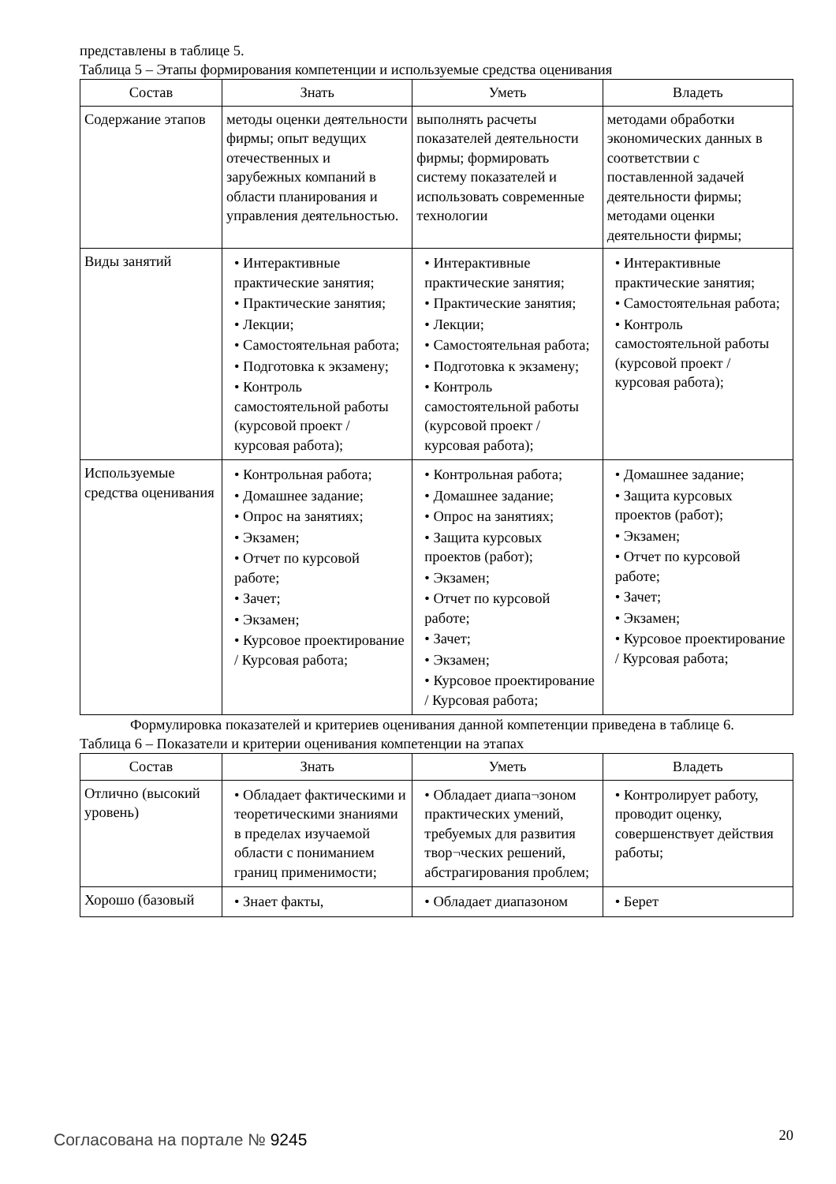представлены в таблице 5.
Таблица 5 – Этапы формирования компетенции и используемые средства оценивания
| Состав | Знать | Уметь | Владеть |
| --- | --- | --- | --- |
| Содержание этапов | методы оценки деятельности фирмы; опыт ведущих отечественных и зарубежных компаний в области планирования и управления деятельностью. | выполнять расчеты показателей деятельности фирмы; формировать систему показателей и использовать современные технологии | методами обработки экономических данных в соответствии с поставленной задачей деятельности фирмы; методами оценки деятельности фирмы; |
| Виды занятий | • Интерактивные практические занятия; • Практические занятия; • Лекции; • Самостоятельная работа; • Подготовка к экзамену; • Контроль самостоятельной работы (курсовой проект / курсовая работа); | • Интерактивные практические занятия; • Практические занятия; • Лекции; • Самостоятельная работа; • Подготовка к экзамену; • Контроль самостоятельной работы (курсовой проект / курсовая работа); | • Интерактивные практические занятия; • Самостоятельная работа; • Контроль самостоятельной работы (курсовой проект / курсовая работа); |
| Используемые средства оценивания | • Контрольная работа; • Домашнее задание; • Опрос на занятиях; • Экзамен; • Отчет по курсовой работе; • Зачет; • Экзамен; • Курсовое проектирование / Курсовая работа; | • Контрольная работа; • Домашнее задание; • Опрос на занятиях; • Защита курсовых проектов (работ); • Экзамен; • Отчет по курсовой работе; • Зачет; • Экзамен; • Курсовое проектирование / Курсовая работа; | • Домашнее задание; • Защита курсовых проектов (работ); • Экзамен; • Отчет по курсовой работе; • Зачет; • Экзамен; • Курсовое проектирование / Курсовая работа; |
Формулировка показателей и критериев оценивания данной компетенции приведена в таблице 6.
Таблица 6 – Показатели и критерии оценивания компетенции на этапах
| Состав | Знать | Уметь | Владеть |
| --- | --- | --- | --- |
| Отлично (высокий уровень) | • Обладает фактическими и теоретическими знаниями в пределах изучаемой области с пониманием границ применимости; | • Обладает диапа¬зоном практических умений, требуемых для развития твор¬ческих решений, абстрагирования проблем; | • Контролирует работу, проводит оценку, совершенствует действия работы; |
| Хорошо (базовый | • Знает факты, | • Обладает диапазоном | • Берет |
Согласована на портале № 9245 20